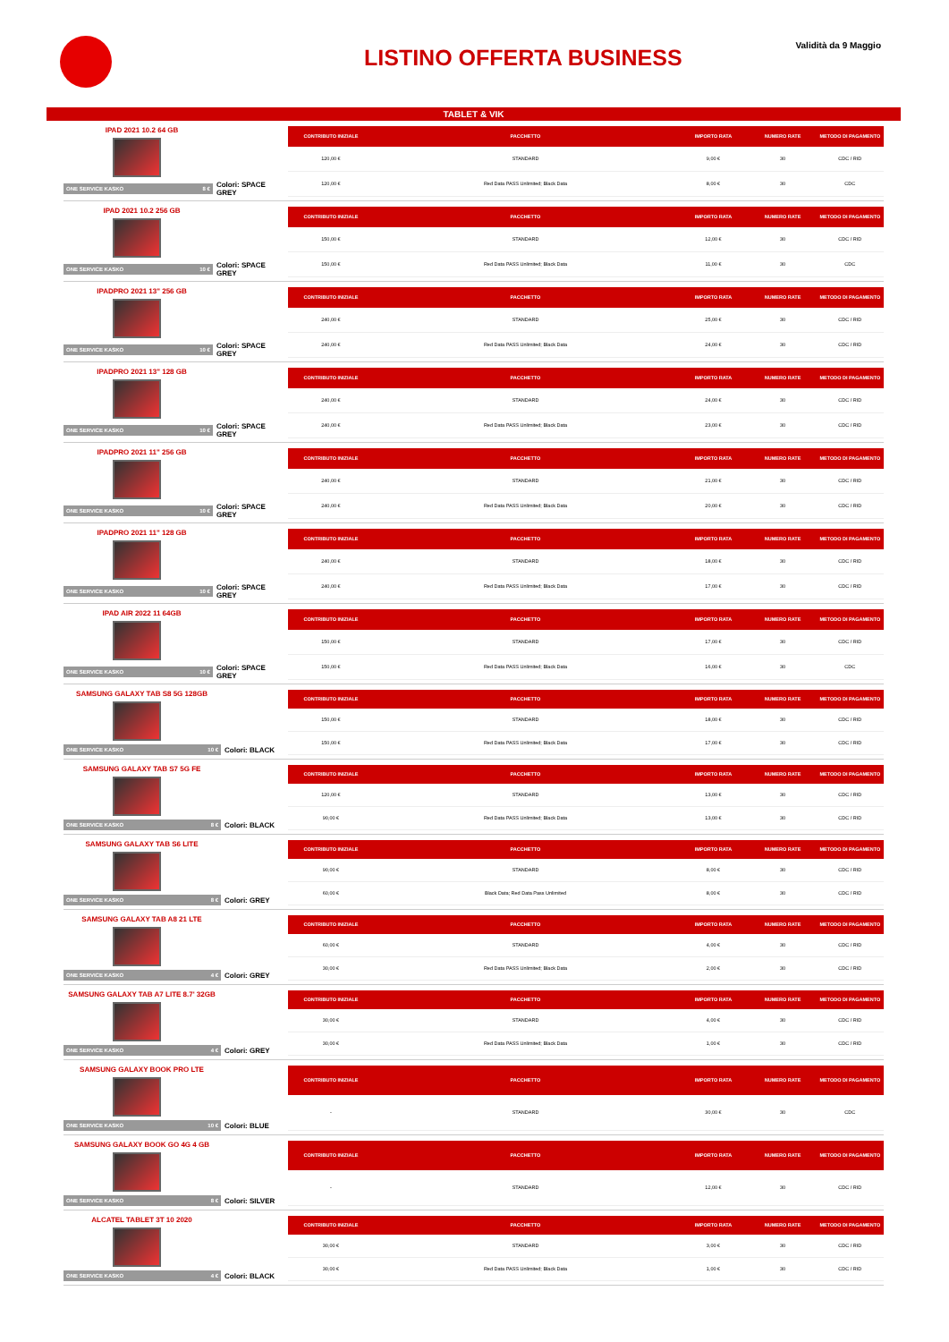Validità da 9 Maggio LISTINO OFFERTA BUSINESS
TABLET & VIK
IPAD 2021 10.2 64 GB
ONE SERVICE KASKO 8 €
Colori: SPACE GREY
| CONTRIBUTO INIZIALE | PACCHETTO | IMPORTO RATA | NUMERO RATE | METODO DI PAGAMENTO |
| --- | --- | --- | --- | --- |
| 120,00 € | STANDARD | 9,00 € | 30 | CDC / RID |
| 120,00 € | Red Data PASS Unlimited; Black Data | 8,00 € | 30 | CDC |
IPAD 2021 10.2 256 GB
ONE SERVICE KASKO 10 €
Colori: SPACE GREY
| CONTRIBUTO INIZIALE | PACCHETTO | IMPORTO RATA | NUMERO RATE | METODO DI PAGAMENTO |
| --- | --- | --- | --- | --- |
| 150,00 € | STANDARD | 12,00 € | 30 | CDC / RID |
| 150,00 € | Red Data PASS Unlimited; Black Data | 11,00 € | 30 | CDC |
IPADPRO 2021 13" 256 GB
ONE SERVICE KASKO 10 €
Colori: SPACE GREY
| CONTRIBUTO INIZIALE | PACCHETTO | IMPORTO RATA | NUMERO RATE | METODO DI PAGAMENTO |
| --- | --- | --- | --- | --- |
| 240,00 € | STANDARD | 25,00 € | 30 | CDC / RID |
| 240,00 € | Red Data PASS Unlimited; Black Data | 24,00 € | 30 | CDC / RID |
IPADPRO 2021 13" 128 GB
ONE SERVICE KASKO 10 €
Colori: SPACE GREY
| CONTRIBUTO INIZIALE | PACCHETTO | IMPORTO RATA | NUMERO RATE | METODO DI PAGAMENTO |
| --- | --- | --- | --- | --- |
| 240,00 € | STANDARD | 24,00 € | 30 | CDC / RID |
| 240,00 € | Red Data PASS Unlimited; Black Data | 23,00 € | 30 | CDC / RID |
IPADPRO 2021 11" 256 GB
ONE SERVICE KASKO 10 €
Colori: SPACE GREY
| CONTRIBUTO INIZIALE | PACCHETTO | IMPORTO RATA | NUMERO RATE | METODO DI PAGAMENTO |
| --- | --- | --- | --- | --- |
| 240,00 € | STANDARD | 21,00 € | 30 | CDC / RID |
| 240,00 € | Red Data PASS Unlimited; Black Data | 20,00 € | 30 | CDC / RID |
IPADPRO 2021 11" 128 GB
ONE SERVICE KASKO 10 €
Colori: SPACE GREY
| CONTRIBUTO INIZIALE | PACCHETTO | IMPORTO RATA | NUMERO RATE | METODO DI PAGAMENTO |
| --- | --- | --- | --- | --- |
| 240,00 € | STANDARD | 18,00 € | 30 | CDC / RID |
| 240,00 € | Red Data PASS Unlimited; Black Data | 17,00 € | 30 | CDC / RID |
IPAD AIR 2022 11 64GB
ONE SERVICE KASKO 10 €
Colori: SPACE GREY
| CONTRIBUTO INIZIALE | PACCHETTO | IMPORTO RATA | NUMERO RATE | METODO DI PAGAMENTO |
| --- | --- | --- | --- | --- |
| 150,00 € | STANDARD | 17,00 € | 30 | CDC / RID |
| 150,00 € | Red Data PASS Unlimited; Black Data | 16,00 € | 30 | CDC |
SAMSUNG GALAXY TAB S8 5G 128GB
ONE SERVICE KASKO 10 €
Colori: BLACK
| CONTRIBUTO INIZIALE | PACCHETTO | IMPORTO RATA | NUMERO RATE | METODO DI PAGAMENTO |
| --- | --- | --- | --- | --- |
| 150,00 € | STANDARD | 18,00 € | 30 | CDC / RID |
| 150,00 € | Red Data PASS Unlimited; Black Data | 17,00 € | 30 | CDC / RID |
SAMSUNG GALAXY TAB S7 5G FE
ONE SERVICE KASKO 8 €
Colori: BLACK
| CONTRIBUTO INIZIALE | PACCHETTO | IMPORTO RATA | NUMERO RATE | METODO DI PAGAMENTO |
| --- | --- | --- | --- | --- |
| 120,00 € | STANDARD | 13,00 € | 30 | CDC / RID |
| 90,00 € | Red Data PASS Unlimited; Black Data | 13,00 € | 30 | CDC / RID |
SAMSUNG GALAXY TAB S6 LITE
ONE SERVICE KASKO 8 €
Colori: GREY
| CONTRIBUTO INIZIALE | PACCHETTO | IMPORTO RATA | NUMERO RATE | METODO DI PAGAMENTO |
| --- | --- | --- | --- | --- |
| 90,00 € | STANDARD | 8,00 € | 30 | CDC / RID |
| 60,00 € | Black Data; Red Data Pass Unlimited | 8,00 € | 30 | CDC / RID |
SAMSUNG GALAXY TAB A8 21 LTE
ONE SERVICE KASKO 4 €
Colori: GREY
| CONTRIBUTO INIZIALE | PACCHETTO | IMPORTO RATA | NUMERO RATE | METODO DI PAGAMENTO |
| --- | --- | --- | --- | --- |
| 60,00 € | STANDARD | 4,00 € | 30 | CDC / RID |
| 30,00 € | Red Data PASS Unlimited; Black Data | 2,00 € | 30 | CDC / RID |
SAMSUNG GALAXY TAB A7 LITE 8.7' 32GB
ONE SERVICE KASKO 4 €
Colori: GREY
| CONTRIBUTO INIZIALE | PACCHETTO | IMPORTO RATA | NUMERO RATE | METODO DI PAGAMENTO |
| --- | --- | --- | --- | --- |
| 30,00 € | STANDARD | 4,00 € | 30 | CDC / RID |
| 30,00 € | Red Data PASS Unlimited; Black Data | 1,00 € | 30 | CDC / RID |
SAMSUNG GALAXY BOOK PRO LTE
ONE SERVICE KASKO 10 €
Colori: BLUE
| CONTRIBUTO INIZIALE | PACCHETTO | IMPORTO RATA | NUMERO RATE | METODO DI PAGAMENTO |
| --- | --- | --- | --- | --- |
| - | STANDARD | 30,00 € | 30 | CDC |
SAMSUNG GALAXY BOOK GO 4G 4 GB
ONE SERVICE KASKO 8 €
Colori: SILVER
| CONTRIBUTO INIZIALE | PACCHETTO | IMPORTO RATA | NUMERO RATE | METODO DI PAGAMENTO |
| --- | --- | --- | --- | --- |
| - | STANDARD | 12,00 € | 30 | CDC / RID |
ALCATEL TABLET 3T 10 2020
ONE SERVICE KASKO 4 €
Colori: BLACK
| CONTRIBUTO INIZIALE | PACCHETTO | IMPORTO RATA | NUMERO RATE | METODO DI PAGAMENTO |
| --- | --- | --- | --- | --- |
| 30,00 € | STANDARD | 3,00 € | 30 | CDC / RID |
| 30,00 € | Red Data PASS Unlimited; Black Data | 1,00 € | 30 | CDC / RID |